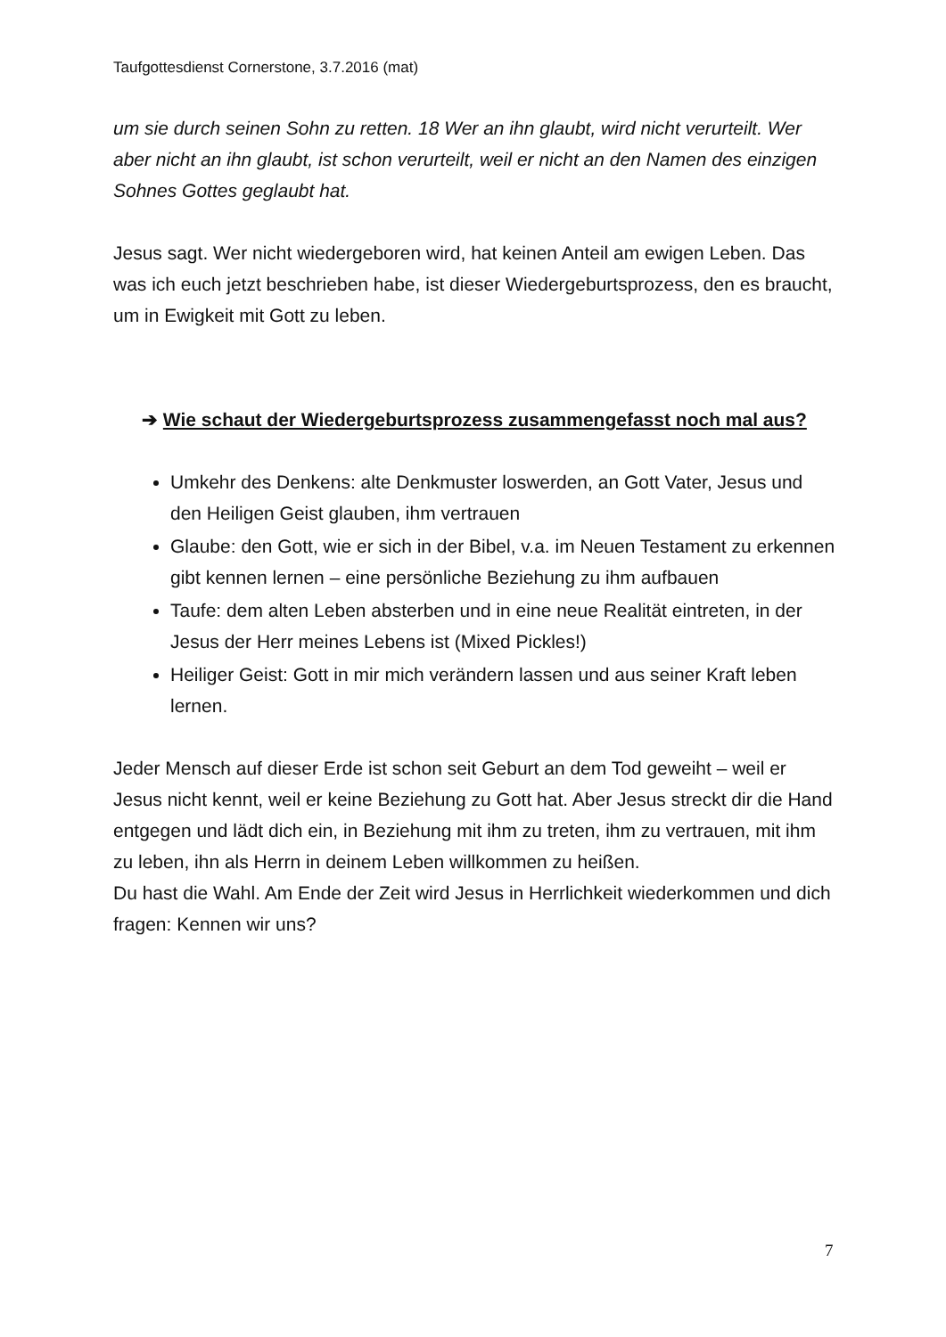Taufgottesdienst Cornerstone, 3.7.2016 (mat)
um sie durch seinen Sohn zu retten. 18 Wer an ihn glaubt, wird nicht verurteilt. Wer aber nicht an ihn glaubt, ist schon verurteilt, weil er nicht an den Namen des einzigen Sohnes Gottes geglaubt hat.
Jesus sagt. Wer nicht wiedergeboren wird, hat keinen Anteil am ewigen Leben. Das was ich euch jetzt beschrieben habe, ist dieser Wiedergeburtsprozess, den es braucht, um in Ewigkeit mit Gott zu leben.
➔ Wie schaut der Wiedergeburtsprozess zusammengefasst noch mal aus?
Umkehr des Denkens: alte Denkmuster loswerden, an Gott Vater, Jesus und den Heiligen Geist glauben, ihm vertrauen
Glaube: den Gott, wie er sich in der Bibel, v.a. im Neuen Testament zu erkennen gibt kennen lernen – eine persönliche Beziehung zu ihm aufbauen
Taufe: dem alten Leben absterben und in eine neue Realität eintreten, in der Jesus der Herr meines Lebens ist (Mixed Pickles!)
Heiliger Geist: Gott in mir mich verändern lassen und aus seiner Kraft leben lernen.
Jeder Mensch auf dieser Erde ist schon seit Geburt an dem Tod geweiht – weil er Jesus nicht kennt, weil er keine Beziehung zu Gott hat. Aber Jesus streckt dir die Hand entgegen und lädt dich ein, in Beziehung mit ihm zu treten, ihm zu vertrauen, mit ihm zu leben, ihn als Herrn in deinem Leben willkommen zu heißen.
Du hast die Wahl. Am Ende der Zeit wird Jesus in Herrlichkeit wiederkommen und dich fragen: Kennen wir uns?
7